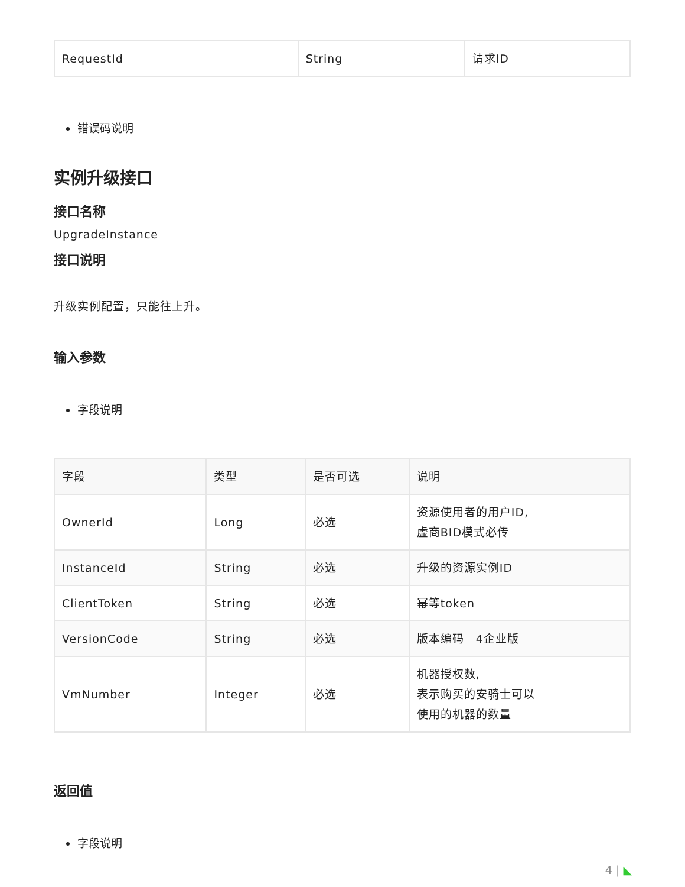| RequestId | String | 请求ID |
错误码说明
实例升级接口
接口名称
UpgradeInstance
接口说明
升级实例配置，只能往上升。
输入参数
字段说明
| 字段 | 类型 | 是否可选 | 说明 |
| --- | --- | --- | --- |
| OwnerId | Long | 必选 | 资源使用者的用户ID, 虚商BID模式必传 |
| InstanceId | String | 必选 | 升级的资源实例ID |
| ClientToken | String | 必选 | 幂等token |
| VersionCode | String | 必选 | 版本编码 4企业版 |
| VmNumber | Integer | 必选 | 机器授权数, 表示购买的安骑士可以 使用的机器的数量 |
返回值
字段说明
4 | ◣